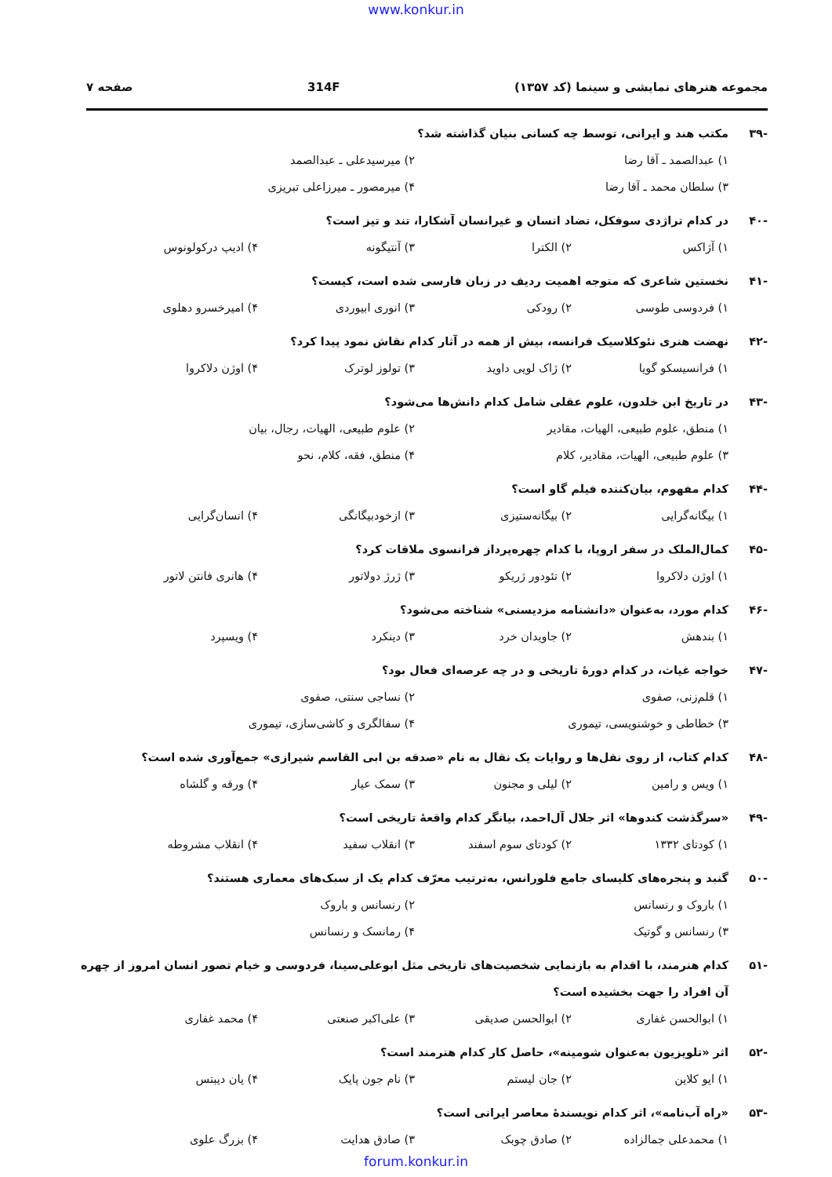www.konkur.in
مجموعه هنرهای نمایشی و سینما (کد ۱۳۵۷) 314F صفحه ۷
-۳۹ مکتب هند و ایرانی، توسط چه کسانی بنیان گذاشته شد؟
۱) عبدالصمد ـ آقا رضا ۲) میرسیدعلی ـ عبدالصمد
۳) سلطان محمد ـ آقا رضا ۴) میرمصور ـ میرزاعلی تبریزی
-۴۰ در کدام تراژدی سوفکل، تضاد انسان و غیرانسان آشکارا، تند و تیز است؟
۱) آژاکس ۲) الکترا ۳) آنتیگونه ۴) ادیپ درکولونوس
-۴۱ نخستین شاعری که متوجه اهمیت ردیف در زبان فارسی شده است، کیست؟
۱) فردوسی طوسی ۲) رودکی ۳) انوری ابیوردی ۴) امیرخسرو دهلوی
-۴۲ نهضت هنری نئوکلاسیک فرانسه، بیش از همه در آثار کدام نقاش نمود پیدا کرد؟
۱) فرانسیسکو گویا ۲) ژاک لویی داوید ۳) تولوز لوترک ۴) اوژن دلاکروا
-۴۳ در تاریخ ابن خلدون، علوم عقلی شامل کدام دانش‌ها می‌شود؟
۱) منطق، علوم طبیعی، الهیات، مقادیر ۲) علوم طبیعی، الهیات، رجال، بیان
۳) علوم طبیعی، الهیات، مقادیر، کلام ۴) منطق، فقه، کلام، نحو
-۴۴ کدام مفهوم، بیان‌کننده فیلم گاو است؟
۱) بیگانه‌گرایی ۲) بیگانه‌ستیزی ۳) ازخودبیگانگی ۴) انسان‌گرایی
-۴۵ کمال‌الملک در سفر اروپا، با کدام چهره‌پرداز فرانسوی ملاقات کرد؟
۱) اوژن دلاکروا ۲) تئودور ژریکو ۳) ژرژ دولاتور ۴) هانری فانتن لاتور
-۴۶ کدام مورد، به‌عنوان «دانشنامه مزدیسنی» شناخته می‌شود؟
۱) بندهش ۲) جاویدان خرد ۳) دینکرد ۴) ویسپرد
-۴۷ خواجه غیاث، در کدام دورهٔ تاریخی و در چه عرصه‌ای فعال بود؟
۱) قلم‌زنی، صفوی ۲) نساجی سنتی، صفوی
۳) خطاطی و خوشنویسی، تیموری ۴) سفالگری و کاشی‌سازی، تیموری
-۴۸ کدام کتاب، از روی نقل‌ها و روایات یک نقال به نام «صدقه بن ابی القاسم شیرازی» جمع‌آوری شده است؟
۱) ویس و رامین ۲) لیلی و مجنون ۳) سمک عیار ۴) ورقه و گلشاه
-۴۹ «سرگذشت کندوها» اثر جلال آل‌احمد، بیانگر کدام واقعهٔ تاریخی است؟
۱) کودتای ۱۳۳۲ ۲) کودتای سوم اسفند ۳) انقلاب سفید ۴) انقلاب مشروطه
-۵۰ گنبد و پنجره‌های کلیسای جامع فلورانس، به‌ترتیب معرّف کدام یک از سبک‌های معماری هستند؟
۱) باروک و رنسانس ۲) رنسانس و باروک
۳) رنسانس و گوتیک ۴) رمانسک و رنسانس
-۵۱ کدام هنرمند، با اقدام به بازنمایی شخصیت‌های تاریخی مثل ابوعلی‌سینا، فردوسی و خیام تصور انسان امروز از چهره آن افراد را جهت بخشیده است؟
۱) ابوالحسن غفاری ۲) ابوالحسن صدیقی ۳) علی‌اکبر صنعتی ۴) محمد غفاری
-۵۲ اثر «تلویزیون به‌عنوان شومینه»، حاصل کار کدام هنرمند است؟
۱) ایو کلاین ۲) جان لیستم ۳) نام جون پایک ۴) یان دیبتس
-۵۳ «راه آب‌نامه»، اثر کدام نویسندهٔ معاصر ایرانی است؟
۱) محمدعلی جمالزاده ۲) صادق چوبک ۳) صادق هدایت ۴) بزرگ علوی
forum.konkur.in